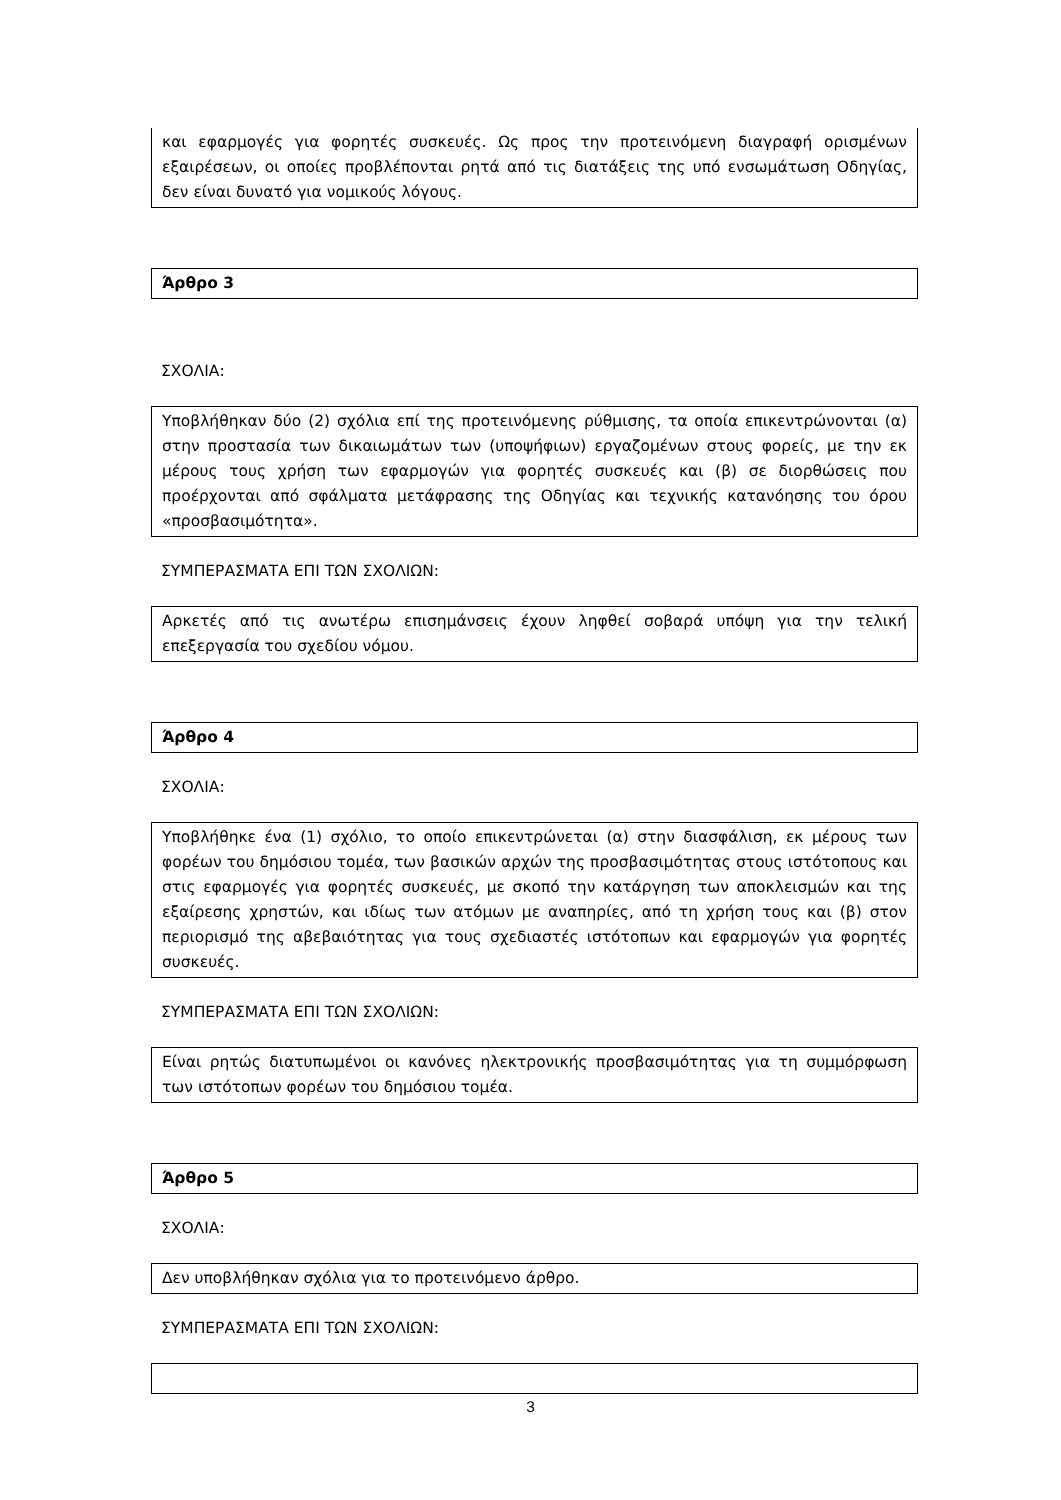και εφαρμογές για φορητές συσκευές. Ως προς την προτεινόμενη διαγραφή ορισμένων εξαιρέσεων, οι οποίες προβλέπονται ρητά από τις διατάξεις της υπό ενσωμάτωση Οδηγίας, δεν είναι δυνατό για νομικούς λόγους.
Άρθρο 3
ΣΧΟΛΙΑ:
Υποβλήθηκαν δύο (2) σχόλια επί της προτεινόμενης ρύθμισης, τα οποία επικεντρώνονται (α) στην προστασία των δικαιωμάτων των (υποψήφιων) εργαζομένων στους φορείς, με την εκ μέρους τους χρήση των εφαρμογών για φορητές συσκευές και (β) σε διορθώσεις που προέρχονται από σφάλματα μετάφρασης της Οδηγίας και τεχνικής κατανόησης του όρου «προσβασιμότητα».
ΣΥΜΠΕΡΑΣΜΑΤΑ ΕΠΙ ΤΩΝ ΣΧΟΛΙΩΝ:
Αρκετές από τις ανωτέρω επισημάνσεις έχουν ληφθεί σοβαρά υπόψη για την τελική επεξεργασία του σχεδίου νόμου.
Άρθρο 4
ΣΧΟΛΙΑ:
Υποβλήθηκε ένα (1) σχόλιο, το οποίο επικεντρώνεται (α) στην διασφάλιση, εκ μέρους των φορέων του δημόσιου τομέα, των βασικών αρχών της προσβασιμότητας στους ιστότοπους και στις εφαρμογές για φορητές συσκευές, με σκοπό την κατάργηση των αποκλεισμών και της εξαίρεσης χρηστών, και ιδίως των ατόμων με αναπηρίες, από τη χρήση τους και (β) στον περιορισμό της αβεβαιότητας για τους σχεδιαστές ιστότοπων και εφαρμογών για φορητές συσκευές.
ΣΥΜΠΕΡΑΣΜΑΤΑ ΕΠΙ ΤΩΝ ΣΧΟΛΙΩΝ:
Είναι ρητώς διατυπωμένοι οι κανόνες ηλεκτρονικής προσβασιμότητας για τη συμμόρφωση των ιστότοπων φορέων του δημόσιου τομέα.
Άρθρο 5
ΣΧΟΛΙΑ:
Δεν υποβλήθηκαν σχόλια για το προτεινόμενο άρθρο.
ΣΥΜΠΕΡΑΣΜΑΤΑ ΕΠΙ ΤΩΝ ΣΧΟΛΙΩΝ:
3